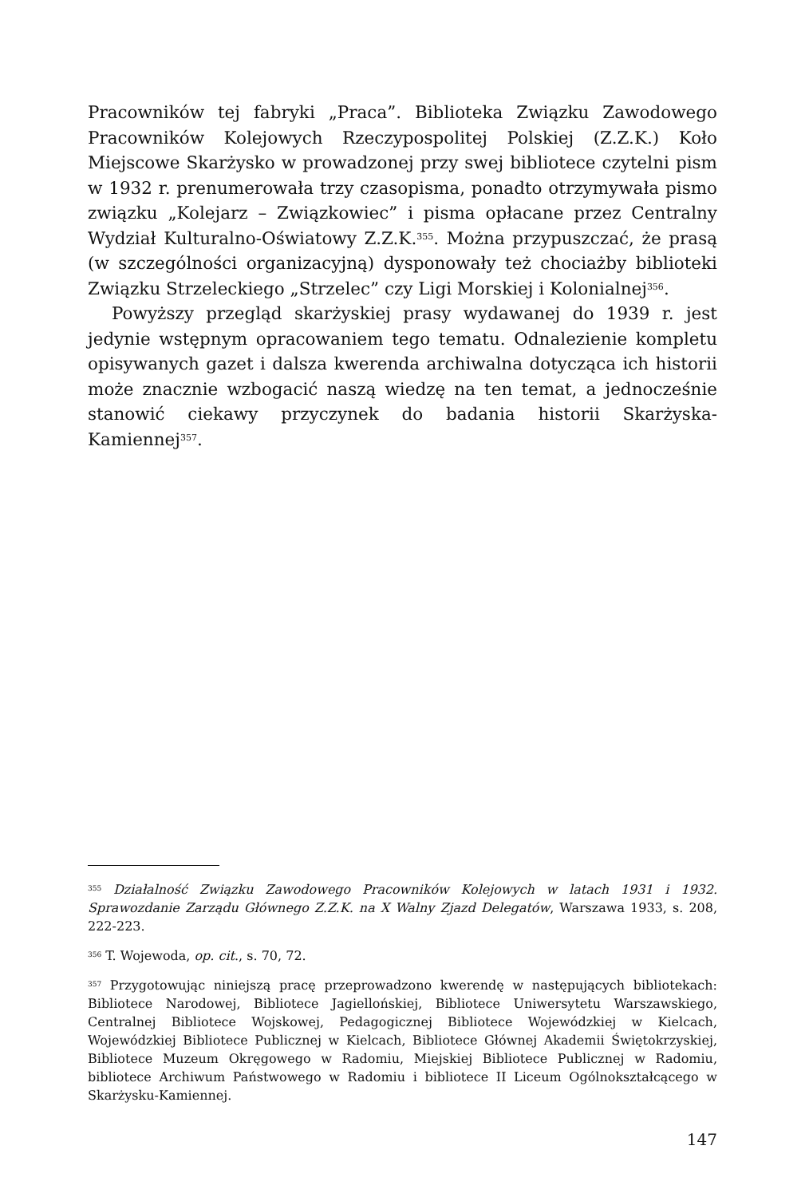Pracowników tej fabryki „Praca”. Biblioteka Związku Zawodowego Pracowników Kolejowych Rzeczypospolitej Polskiej (Z.Z.K.) Koło Miejscowe Skarżysko w prowadzonej przy swej bibliotece czytelni pism w 1932 r. prenumerowała trzy czasopisma, ponadto otrzymywała pismo związku „Kolejarz – Związkowiec” i pisma opłacane przez Centralny Wydział Kulturalno-Oświatowy Z.Z.K.<sup>355</sup>. Można przypuszczać, że prasą (w szczególności organizacyjną) dysponowały też chociażby biblioteki Związku Strzeleckiego „Strzelec” czy Ligi Morskiej i Kolonialnej<sup>356</sup>.
Powyższy przegląd skarżyskiej prasy wydawanej do 1939 r. jest jedynie wstępnym opracowaniem tego tematu. Odnalezienie kompletu opisywanych gazet i dalsza kwerenda archiwalna dotycząca ich historii może znacznie wzbogacić naszą wiedzę na ten temat, a jednocześnie stanowić ciekawy przyczynek do badania historii Skarżyska-Kamiennej<sup>357</sup>.
<sup>355</sup> Działalność Związku Zawodowego Pracowników Kolejowych w latach 1931 i 1932. Sprawozdanie Zarządu Głównego Z.Z.K. na X Walny Zjazd Delegatów, Warszawa 1933, s. 208, 222-223.
<sup>356</sup> T. Wojewoda, op. cit., s. 70, 72.
<sup>357</sup> Przygotowując niniejszą pracę przeprowadzono kwerendę w następujących bibliotekach: Bibliotece Narodowej, Bibliotece Jagiellońskiej, Bibliotece Uniwersytetu Warszawskiego, Centralnej Bibliotece Wojskowej, Pedagogicznej Bibliotece Wojewódzkiej w Kielcach, Wojewódzkiej Bibliotece Publicznej w Kielcach, Bibliotece Głównej Akademii Świętokrzyskiej, Bibliotece Muzeum Okręgowego w Radomiu, Miejskiej Bibliotece Publicznej w Radomiu, bibliotece Archiwum Państwowego w Radomiu i bibliotece II Liceum Ogólnokształcącego w Skarżysku-Kamiennej.
147